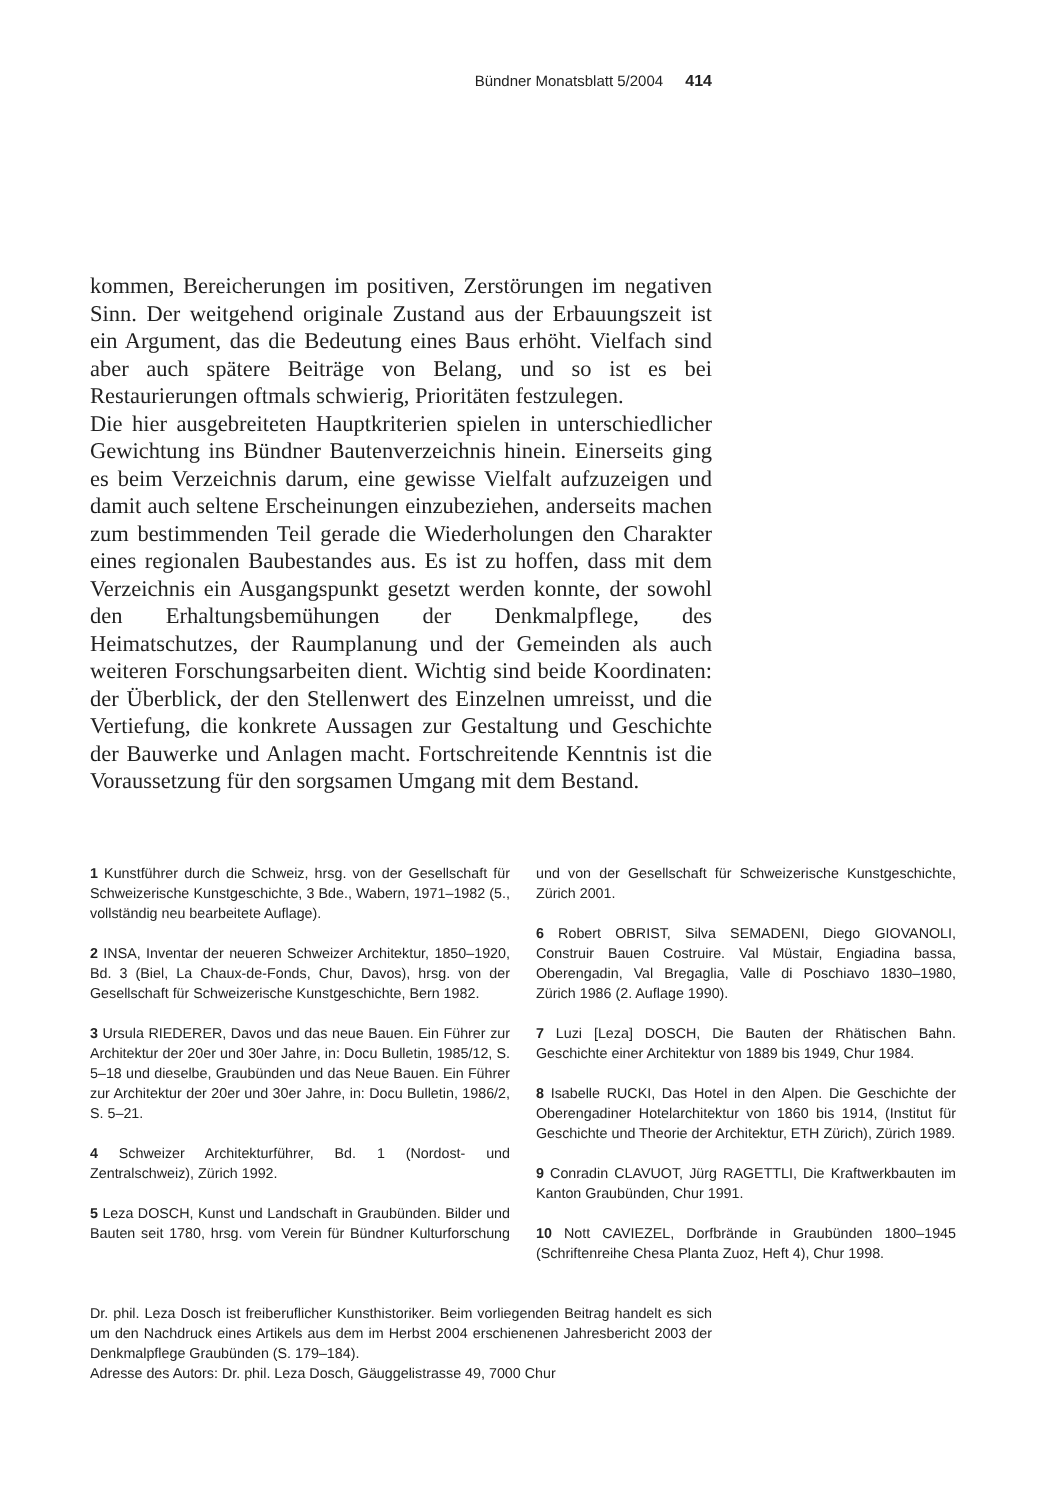Bündner Monatsblatt 5/2004 414
kommen, Bereicherungen im positiven, Zerstörungen im negativen Sinn. Der weitgehend originale Zustand aus der Erbauungszeit ist ein Argument, das die Bedeutung eines Baus erhöht. Vielfach sind aber auch spätere Beiträge von Belang, und so ist es bei Restaurierungen oftmals schwierig, Prioritäten festzulegen.
Die hier ausgebreiteten Hauptkriterien spielen in unterschiedlicher Gewichtung ins Bündner Bautenverzeichnis hinein. Einerseits ging es beim Verzeichnis darum, eine gewisse Vielfalt aufzuzeigen und damit auch seltene Erscheinungen einzubeziehen, anderseits machen zum bestimmenden Teil gerade die Wiederholungen den Charakter eines regionalen Baubestandes aus. Es ist zu hoffen, dass mit dem Verzeichnis ein Ausgangspunkt gesetzt werden konnte, der sowohl den Erhaltungsbemühungen der Denkmalpflege, des Heimatschutzes, der Raumplanung und der Gemeinden als auch weiteren Forschungsarbeiten dient. Wichtig sind beide Koordinaten: der Überblick, der den Stellenwert des Einzelnen umreisst, und die Vertiefung, die konkrete Aussagen zur Gestaltung und Geschichte der Bauwerke und Anlagen macht. Fortschreitende Kenntnis ist die Voraussetzung für den sorgsamen Umgang mit dem Bestand.
1 Kunstführer durch die Schweiz, hrsg. von der Gesellschaft für Schweizerische Kunstgeschichte, 3 Bde., Wabern, 1971–1982 (5., vollständig neu bearbeitete Auflage).
2 INSA, Inventar der neueren Schweizer Architektur, 1850–1920, Bd. 3 (Biel, La Chaux-de-Fonds, Chur, Davos), hrsg. von der Gesellschaft für Schweizerische Kunstgeschichte, Bern 1982.
3 Ursula RIEDERER, Davos und das neue Bauen. Ein Führer zur Architektur der 20er und 30er Jahre, in: Docu Bulletin, 1985/12, S. 5–18 und dieselbe, Graubünden und das Neue Bauen. Ein Führer zur Architektur der 20er und 30er Jahre, in: Docu Bulletin, 1986/2, S. 5–21.
4 Schweizer Architekturführer, Bd. 1 (Nordost- und Zentralschweiz), Zürich 1992.
5 Leza DOSCH, Kunst und Landschaft in Graubünden. Bilder und Bauten seit 1780, hrsg. vom Verein für Bündner Kulturforschung und von der Gesellschaft für Schweizerische Kunstgeschichte, Zürich 2001.
6 Robert OBRIST, Silva SEMADENI, Diego GIOVANOLI, Construir Bauen Costruire. Val Müstair, Engiadina bassa, Oberengadin, Val Bregaglia, Valle di Poschiavo 1830–1980, Zürich 1986 (2. Auflage 1990).
7 Luzi [Leza] DOSCH, Die Bauten der Rhätischen Bahn. Geschichte einer Architektur von 1889 bis 1949, Chur 1984.
8 Isabelle RUCKI, Das Hotel in den Alpen. Die Geschichte der Oberengadiner Hotelarchitektur von 1860 bis 1914, (Institut für Geschichte und Theorie der Architektur, ETH Zürich), Zürich 1989.
9 Conradin CLAVUOT, Jürg RAGETTLI, Die Kraftwerkbauten im Kanton Graubünden, Chur 1991.
10 Nott CAVIEZEL, Dorfbrände in Graubünden 1800–1945 (Schriftenreihe Chesa Planta Zuoz, Heft 4), Chur 1998.
Dr. phil. Leza Dosch ist freiberuflicher Kunsthistoriker. Beim vorliegenden Beitrag handelt es sich um den Nachdruck eines Artikels aus dem im Herbst 2004 erschienenen Jahresbericht 2003 der Denkmalpflege Graubünden (S. 179–184).
Adresse des Autors: Dr. phil. Leza Dosch, Gäuggelistrasse 49, 7000 Chur